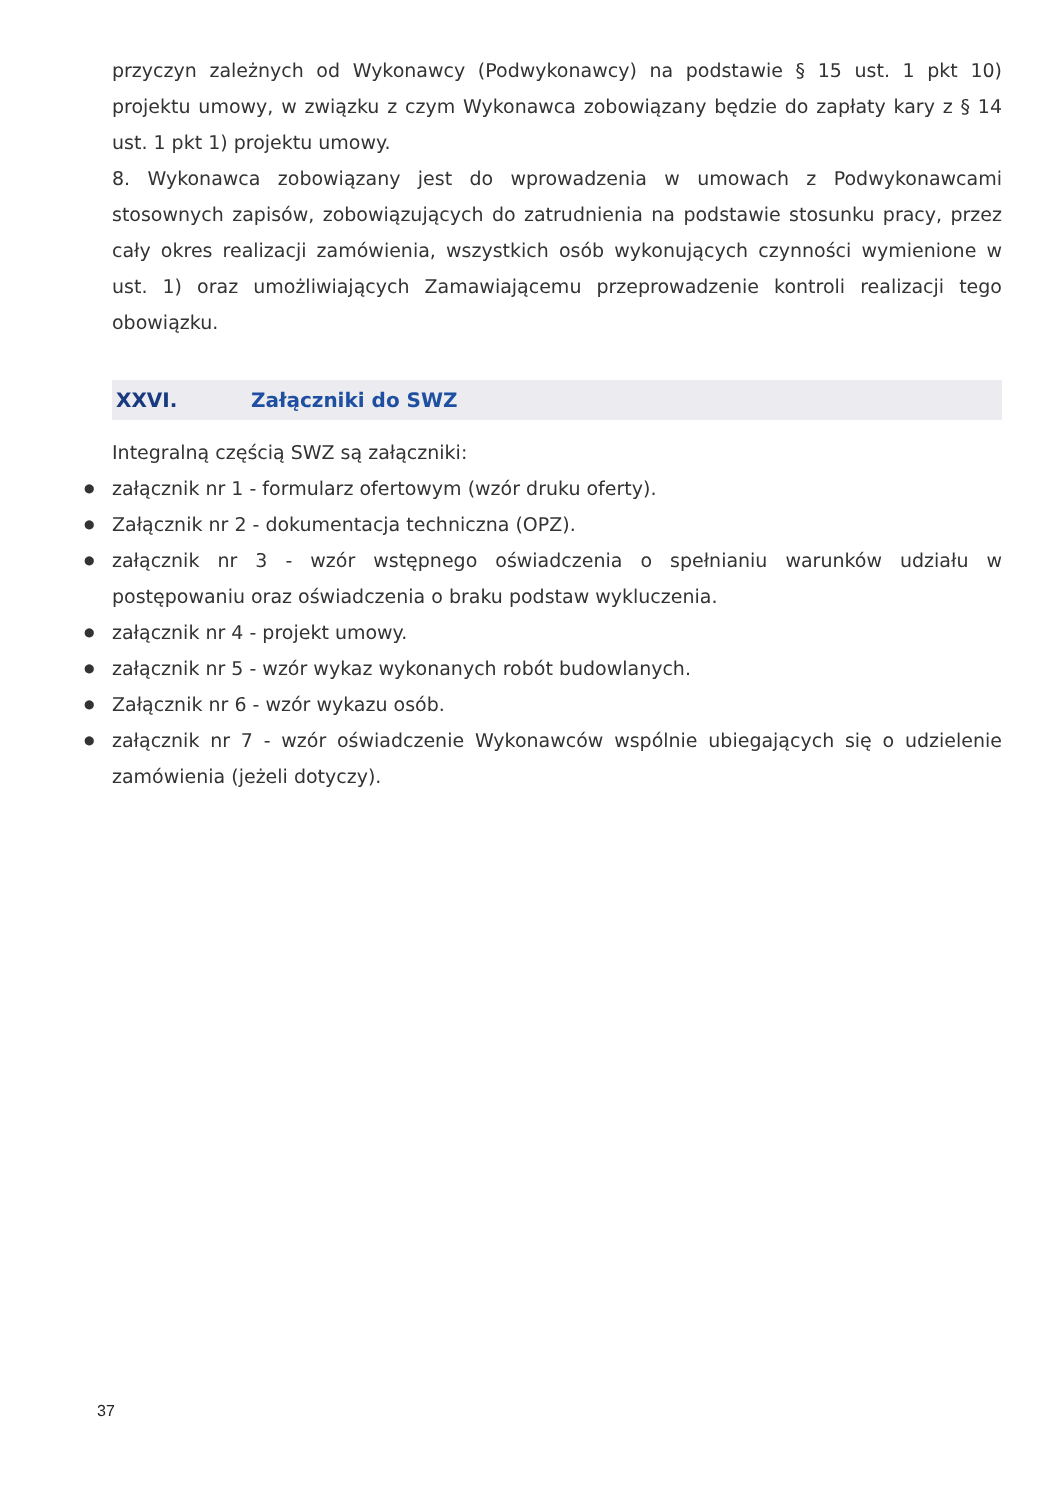przyczyn zależnych od Wykonawcy (Podwykonawcy) na podstawie § 15 ust. 1 pkt 10) projektu umowy, w związku z czym Wykonawca zobowiązany będzie do zapłaty kary z § 14 ust. 1 pkt 1) projektu umowy.
8. Wykonawca zobowiązany jest do wprowadzenia w umowach z Podwykonawcami stosownych zapisów, zobowiązujących do zatrudnienia na podstawie stosunku pracy, przez cały okres realizacji zamówienia, wszystkich osób wykonujących czynności wymienione w ust. 1) oraz umożliwiających Zamawiającemu przeprowadzenie kontroli realizacji tego obowiązku.
XXVI. Załączniki do SWZ
Integralną częścią SWZ są załączniki:
● załącznik nr 1 - formularz ofertowym (wzór druku oferty).
● Załącznik nr 2 - dokumentacja techniczna (OPZ).
● załącznik nr 3 - wzór wstępnego oświadczenia o spełnianiu warunków udziału w postępowaniu oraz oświadczenia o braku podstaw wykluczenia.
● załącznik nr 4 - projekt umowy.
● załącznik nr 5 - wzór wykaz wykonanych robót budowlanych.
● Załącznik nr 6 - wzór wykazu osób.
● załącznik nr 7 - wzór oświadczenie Wykonawców wspólnie ubiegających się o udzielenie zamówienia (jeżeli dotyczy).
37